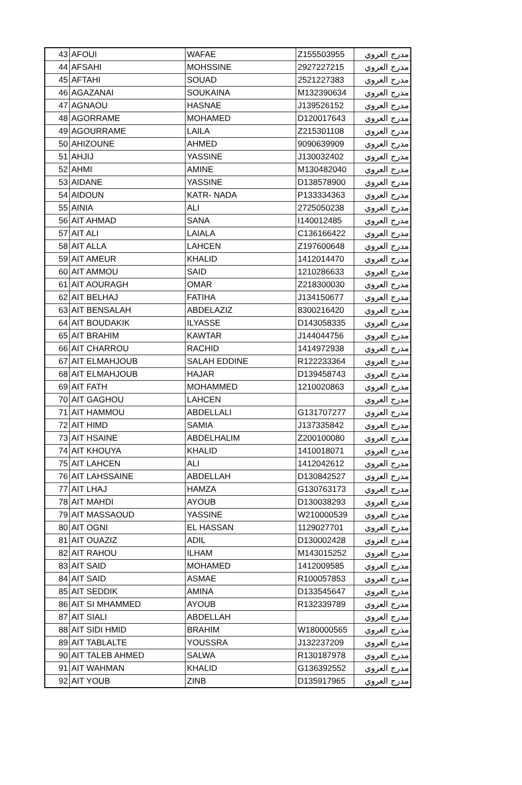| 43 | AFOUI | WAFAE | Z155503955 | مدرج العروي |
| 44 | AFSAHI | MOHSSINE | 2927227215 | مدرج العروي |
| 45 | AFTAHI | SOUAD | 2521227383 | مدرج العروي |
| 46 | AGAZANAI | SOUKAINA | M132390634 | مدرج العروي |
| 47 | AGNAOU | HASNAE | J139526152 | مدرج العروي |
| 48 | AGORRAME | MOHAMED | D120017643 | مدرج العروي |
| 49 | AGOURRAME | LAILA | Z215301108 | مدرج العروي |
| 50 | AHIZOUNE | AHMED | 9090639909 | مدرج العروي |
| 51 | AHJIJ | YASSINE | J130032402 | مدرج العروي |
| 52 | AHMI | AMINE | M130482040 | مدرج العروي |
| 53 | AIDANE | YASSINE | D138578900 | مدرج العروي |
| 54 | AIDOUN | KATR- NADA | P133334363 | مدرج العروي |
| 55 | AINIA | ALI | 2725050238 | مدرج العروي |
| 56 | AIT AHMAD | SANA | I140012485 | مدرج العروي |
| 57 | AIT ALI | LAIALA | C136166422 | مدرج العروي |
| 58 | AIT ALLA | LAHCEN | Z197600648 | مدرج العروي |
| 59 | AIT AMEUR | KHALID | 1412014470 | مدرج العروي |
| 60 | AIT AMMOU | SAID | 1210286633 | مدرج العروي |
| 61 | AIT AOURAGH | OMAR | Z218300030 | مدرج العروي |
| 62 | AIT BELHAJ | FATIHA | J134150677 | مدرج العروي |
| 63 | AIT BENSALAH | ABDELAZIZ | 8300216420 | مدرج العروي |
| 64 | AIT BOUDAKIK | ILYASSE | D143058335 | مدرج العروي |
| 65 | AIT BRAHIM | KAWTAR | J144044756 | مدرج العروي |
| 66 | AIT CHARROU | RACHID | 1414972938 | مدرج العروي |
| 67 | AIT ELMAHJOUB | SALAH EDDINE | R122233364 | مدرج العروي |
| 68 | AIT ELMAHJOUB | HAJAR | D139458743 | مدرج العروي |
| 69 | AIT FATH | MOHAMMED | 1210020863 | مدرج العروي |
| 70 | AIT GAGHOU | LAHCEN | | مدرج العروي |
| 71 | AIT HAMMOU | ABDELLALI | G131707277 | مدرج العروي |
| 72 | AIT HIMD | SAMIA | J137335842 | مدرج العروي |
| 73 | AIT HSAINE | ABDELHALIM | Z200100080 | مدرج العروي |
| 74 | AIT KHOUYA | KHALID | 1410018071 | مدرج العروي |
| 75 | AIT LAHCEN | ALI | 1412042612 | مدرج العروي |
| 76 | AIT LAHSSAINE | ABDELLAH | D130842527 | مدرج العروي |
| 77 | AIT LHAJ | HAMZA | G130763173 | مدرج العروي |
| 78 | AIT MAHDI | AYOUB | D130038293 | مدرج العروي |
| 79 | AIT MASSAOUD | YASSINE | W210000539 | مدرج العروي |
| 80 | AIT OGNI | EL HASSAN | 1129027701 | مدرج العروي |
| 81 | AIT OUAZIZ | ADIL | D130002428 | مدرج العروي |
| 82 | AIT RAHOU | ILHAM | M143015252 | مدرج العروي |
| 83 | AIT SAID | MOHAMED | 1412009585 | مدرج العروي |
| 84 | AIT SAID | ASMAE | R100057853 | مدرج العروي |
| 85 | AIT SEDDIK | AMINA | D133545647 | مدرج العروي |
| 86 | AIT SI MHAMMED | AYOUB | R132339789 | مدرج العروي |
| 87 | AIT SIALI | ABDELLAH | | مدرج العروي |
| 88 | AIT SIDI HMID | BRAHIM | W180000565 | مدرج العروي |
| 89 | AIT TABLALTE | YOUSSRA | J132237209 | مدرج العروي |
| 90 | AIT TALEB AHMED | SALWA | R130187978 | مدرج العروي |
| 91 | AIT WAHMAN | KHALID | G136392552 | مدرج العروي |
| 92 | AIT YOUB | ZINB | D135917965 | مدرج العروي |